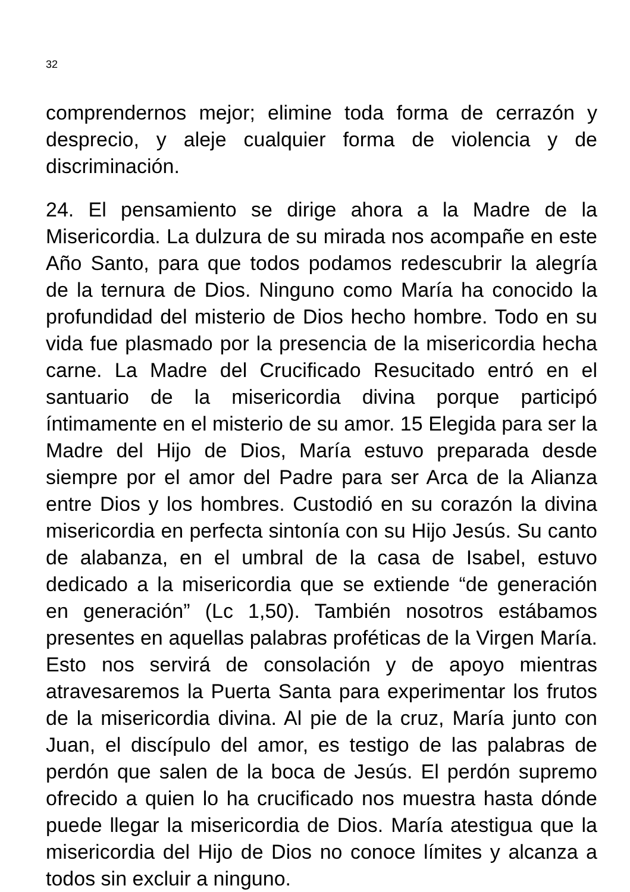32
comprendernos mejor; elimine toda forma de cerrazón y desprecio, y aleje cualquier forma de violencia y de discriminación.
24. El pensamiento se dirige ahora a la Madre de la Misericordia. La dulzura de su mirada nos acompañe en este Año Santo, para que todos podamos redescubrir la alegría de la ternura de Dios. Ninguno como María ha conocido la profundidad del misterio de Dios hecho hombre. Todo en su vida fue plasmado por la presencia de la misericordia hecha carne. La Madre del Crucificado Resucitado entró en el santuario de la misericordia divina porque participó íntimamente en el misterio de su amor. 15 Elegida para ser la Madre del Hijo de Dios, María estuvo preparada desde siempre por el amor del Padre para ser Arca de la Alianza entre Dios y los hombres. Custodió en su corazón la divina misericordia en perfecta sintonía con su Hijo Jesús. Su canto de alabanza, en el umbral de la casa de Isabel, estuvo dedicado a la misericordia que se extiende “de generación en generación” (Lc 1,50). También nosotros estábamos presentes en aquellas palabras proféticas de la Virgen María. Esto nos servirá de consolación y de apoyo mientras atravesaremos la Puerta Santa para experimentar los frutos de la misericordia divina. Al pie de la cruz, María junto con Juan, el discípulo del amor, es testigo de las palabras de perdón que salen de la boca de Jesús. El perdón supremo ofrecido a quien lo ha crucificado nos muestra hasta dónde puede llegar la misericordia de Dios. María atestigua que la misericordia del Hijo de Dios no conoce límites y alcanza a todos sin excluir a ninguno.